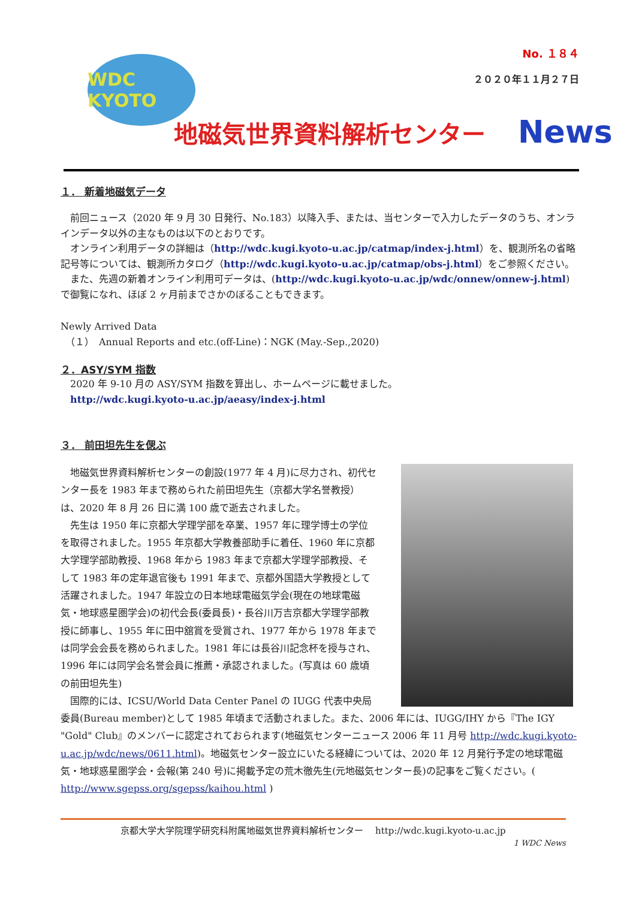WDC KYOTO
No. １８４
２０２０年１１月２７日
地磁気世界資料解析センター News
１． 新着地磁気データ
　前回ニュース（2020 年 9 月 30 日発行、No.183）以降入手、または、当センターで入力したデータのうち、オンラインデータ以外の主なものは以下のとおりです。
　オンライン利用データの詳細は（http://wdc.kugi.kyoto-u.ac.jp/catmap/index-j.html）を、観測所名の省略記号等については、観測所カタログ（http://wdc.kugi.kyoto-u.ac.jp/catmap/obs-j.html）をご参照ください。
　また、先週の新着オンライン利用可データは、(http://wdc.kugi.kyoto-u.ac.jp/wdc/onnew/onnew-j.html)で御覧になれ、ほぼ 2 ヶ月前までさかのぼることもできます。
Newly Arrived Data
　（１）　Annual Reports and etc.(off-Line)：NGK (May.-Sep.,2020)
２．ASY/SYM 指数
　2020 年 9-10 月の ASY/SYM 指数を算出し、ホームページに載せました。
　http://wdc.kugi.kyoto-u.ac.jp/aeasy/index-j.html
３． 前田坦先生を偲ぶ
　地磁気世界資料解析センターの創設(1977 年 4 月)に尽力され、初代センター長を 1983 年まで務められた前田坦先生（京都大学名誉教授）は、2020 年 8 月 26 日に満 100 歳で逝去されました。
　先生は 1950 年に京都大学理学部を卒業、1957 年に理学博士の学位を取得されました。1955 年京都大学教養部助手に着任、1960 年に京都大学理学部助教授、1968 年から 1983 年まで京都大学理学部教授、そして 1983 年の定年退官後も 1991 年まで、京都外国語大学教授として活躍されました。1947 年設立の日本地球電磁気学会(現在の地球電磁気・地球惑星圏学会)の初代会長(委員長)・長谷川万吉京都大学理学部教授に師事し、1955 年に田中舘賞を受賞され、1977 年から 1978 年までは同学会会長を務められました。1981 年には長谷川記念杯を授与され、1996 年には同学会名誉会員に推薦・承認されました。(写真は 60 歳頃の前田坦先生)
　国際的には、ICSU/World Data Center Panel の IUGG 代表中央局委員(Bureau member)として 1985 年頃まで活動されました。また、2006 年には、IUGG/IHY から『The IGY "Gold" Club』のメンバーに認定されておられます(地磁気センターニュース 2006 年 11 月号 http://wdc.kugi.kyoto-u.ac.jp/wdc/news/0611.html)。地磁気センター設立にいたる経緯については、2020 年 12 月発行予定の地球電磁気・地球惑星圏学会・会報(第 240 号)に掲載予定の荒木徹先生(元地磁気センター長)の記事をご覧ください。( http://www.sgepss.org/sgepss/kaihou.html )
京都大学大学院理学研究科附属地磁気世界資料解析センター　 http://wdc.kugi.kyoto-u.ac.jp
1 WDC News